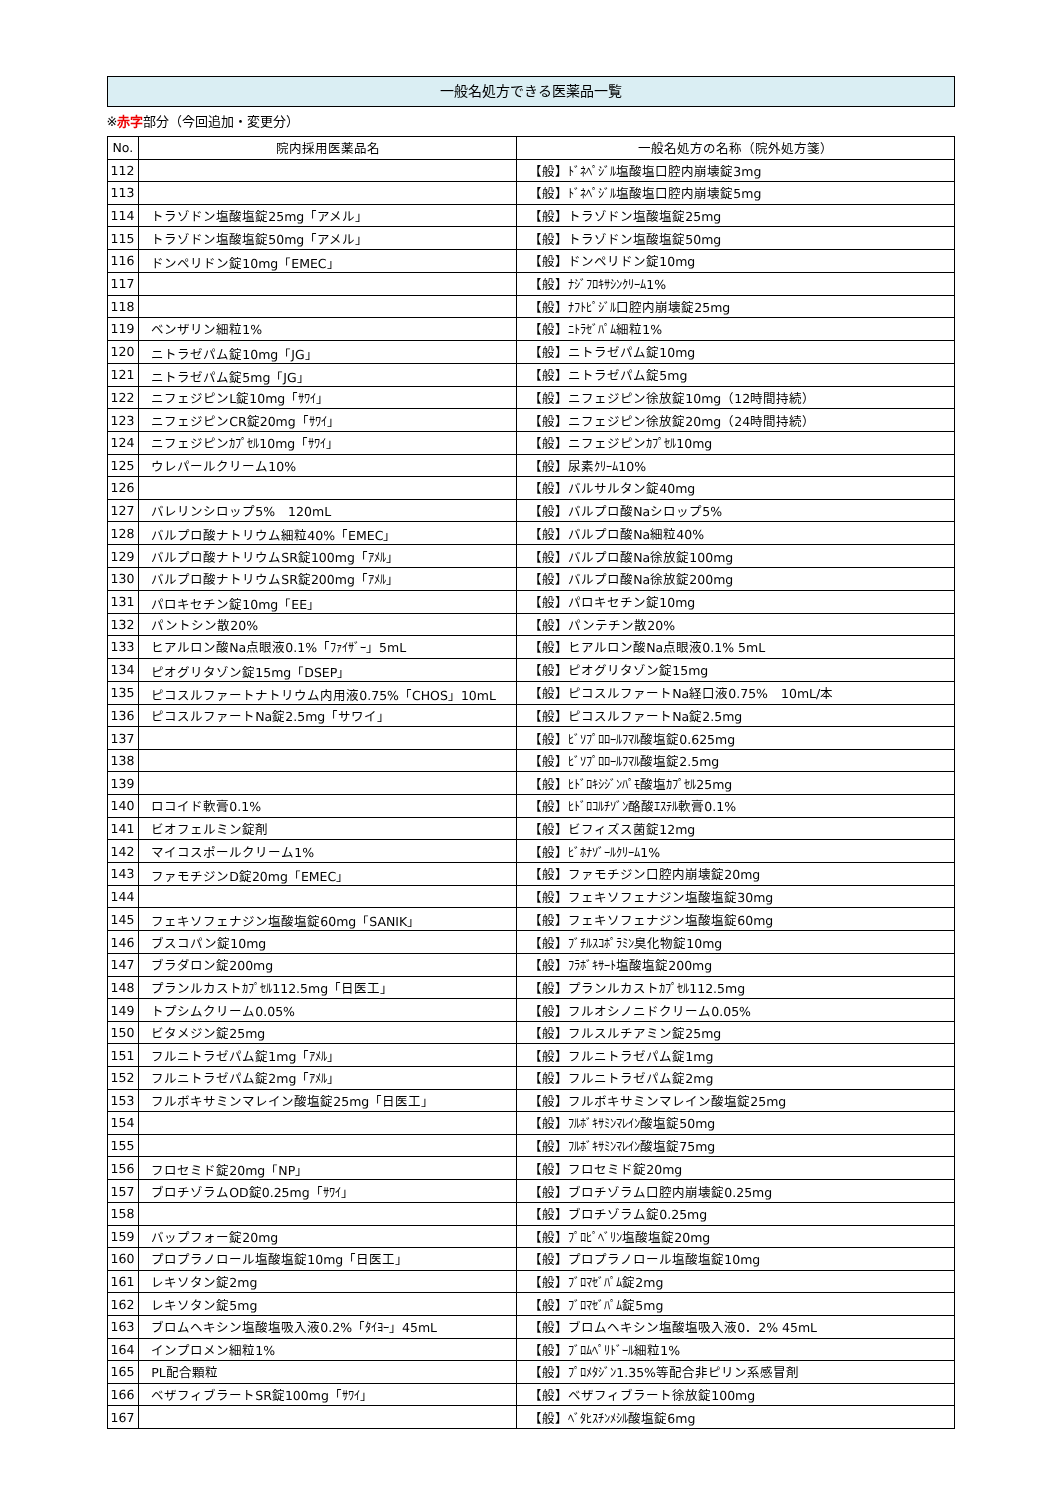一般名処方できる医薬品一覧
※赤字部分（今回追加・変更分）
| No. | 院内採用医薬品名 | 一般名処方の名称（院外処方箋） |
| --- | --- | --- |
| 112 | | 【般】ﾄﾞﾈﾍﾟｼﾞﾙ塩酸塩口腔内崩壊錠3mg |
| 113 | | 【般】ﾄﾞﾈﾍﾟｼﾞﾙ塩酸塩口腔内崩壊錠5mg |
| 114 | トラゾドン塩酸塩錠25mg「アメル」 | 【般】トラゾドン塩酸塩錠25mg |
| 115 | トラゾドン塩酸塩錠50mg「アメル」 | 【般】トラゾドン塩酸塩錠50mg |
| 116 | ドンペリドン錠10mg「EMEC」 | 【般】ドンペリドン錠10mg |
| 117 | | 【般】ﾅｼﾞﾌﾛｷｻｼﾝｸﾘｰﾑ1% |
| 118 | | 【般】ﾅﾌﾄﾋﾟｼﾞﾙ口腔内崩壊錠25mg |
| 119 | ベンザリン細粒1% | 【般】ﾆﾄﾗｾﾞﾊﾟﾑ細粒1% |
| 120 | ニトラゼパム錠10mg「JG」 | 【般】ニトラゼパム錠10mg |
| 121 | ニトラゼパム錠5mg「JG」 | 【般】ニトラゼパム錠5mg |
| 122 | ニフェジピンL錠10mg「ｻﾜｲ」 | 【般】ニフェジピン徐放錠10mg（12時間持続） |
| 123 | ニフェジピンCR錠20mg「ｻﾜｲ」 | 【般】ニフェジピン徐放錠20mg（24時間持続） |
| 124 | ニフェジピンｶﾌﾟｾﾙ10mg「ｻﾜｲ」 | 【般】ニフェジピンｶﾌﾟｾﾙ10mg |
| 125 | ウレパールクリーム10% | 【般】尿素ｸﾘｰﾑ10% |
| 126 | | 【般】バルサルタン錠40mg |
| 127 | バレリンシロップ5% 120mL | 【般】バルプロ酸Naシロップ5% |
| 128 | バルプロ酸ナトリウム細粒40%「EMEC」 | 【般】バルプロ酸Na細粒40% |
| 129 | バルプロ酸ナトリウムSR錠100mg「ｱﾒﾙ」 | 【般】バルプロ酸Na徐放錠100mg |
| 130 | バルプロ酸ナトリウムSR錠200mg「ｱﾒﾙ」 | 【般】バルプロ酸Na徐放錠200mg |
| 131 | パロキセチン錠10mg「EE」 | 【般】パロキセチン錠10mg |
| 132 | パントシン散20% | 【般】パンテチン散20% |
| 133 | ヒアルロン酸Na点眼液0.1%「ﾌｧｲｻﾞｰ」5mL | 【般】ヒアルロン酸Na点眼液0.1% 5mL |
| 134 | ピオグリタゾン錠15mg「DSEP」 | 【般】ピオグリタゾン錠15mg |
| 135 | ピコスルファートナトリウム内用液0.75%「CHOS」10mL | 【般】ピコスルファートNa経口液0.75% 10mL/本 |
| 136 | ピコスルファートNa錠2.5mg「サワイ」 | 【般】ピコスルファートNa錠2.5mg |
| 137 | | 【般】ﾋﾞｿﾌﾟﾛﾛｰﾙﾌﾏﾙ酸塩錠0.625mg |
| 138 | | 【般】ﾋﾞｿﾌﾟﾛﾛｰﾙﾌﾏﾙ酸塩錠2.5mg |
| 139 | | 【般】ﾋﾄﾞﾛｷｼｼﾞﾝﾊﾟﾓ酸塩ｶﾌﾟｾﾙ25mg |
| 140 | ロコイド軟膏0.1% | 【般】ﾋﾄﾞﾛｺﾙﾁｿﾞﾝ酪酸ｴｽﾃﾙ軟膏0.1% |
| 141 | ビオフェルミン錠剤 | 【般】ビフィズス菌錠12mg |
| 142 | マイコスポールクリーム1% | 【般】ﾋﾞﾎﾅｿﾞｰﾙｸﾘｰﾑ1% |
| 143 | ファモチジンD錠20mg「EMEC」 | 【般】ファモチジン口腔内崩壊錠20mg |
| 144 | | 【般】フェキソフェナジン塩酸塩錠30mg |
| 145 | フェキソフェナジン塩酸塩錠60mg「SANIK」 | 【般】フェキソフェナジン塩酸塩錠60mg |
| 146 | ブスコパン錠10mg | 【般】ﾌﾞﾁﾙｽｺﾎﾟﾗﾐﾝ臭化物錠10mg |
| 147 | ブラダロン錠200mg | 【般】ﾌﾗﾎﾞｷｻｰﾄ塩酸塩錠200mg |
| 148 | プランルカストｶﾌﾟｾﾙ112.5mg「日医工」 | 【般】プランルカストｶﾌﾟｾﾙ112.5mg |
| 149 | トプシムクリーム0.05% | 【般】フルオシノニドクリーム0.05% |
| 150 | ビタメジン錠25mg | 【般】フルスルチアミン錠25mg |
| 151 | フルニトラゼパム錠1mg「ｱﾒﾙ」 | 【般】フルニトラゼパム錠1mg |
| 152 | フルニトラゼパム錠2mg「ｱﾒﾙ」 | 【般】フルニトラゼパム錠2mg |
| 153 | フルボキサミンマレイン酸塩錠25mg「日医工」 | 【般】フルボキサミンマレイン酸塩錠25mg |
| 154 | | 【般】ﾌﾙﾎﾞｷｻﾐﾝﾏﾚｲﾝ酸塩錠50mg |
| 155 | | 【般】ﾌﾙﾎﾞｷｻﾐﾝﾏﾚｲﾝ酸塩錠75mg |
| 156 | フロセミド錠20mg「NP」 | 【般】フロセミド錠20mg |
| 157 | ブロチゾラムOD錠0.25mg「ｻﾜｲ」 | 【般】ブロチゾラム口腔内崩壊錠0.25mg |
| 158 | | 【般】ブロチゾラム錠0.25mg |
| 159 | バップフォー錠20mg | 【般】ﾌﾟﾛﾋﾟﾍﾞﾘﾝ塩酸塩錠20mg |
| 160 | プロプラノロール塩酸塩錠10mg「日医工」 | 【般】プロプラノロール塩酸塩錠10mg |
| 161 | レキソタン錠2mg | 【般】ﾌﾞﾛﾏｾﾞﾊﾟﾑ錠2mg |
| 162 | レキソタン錠5mg | 【般】ﾌﾞﾛﾏｾﾞﾊﾟﾑ錠5mg |
| 163 | ブロムヘキシン塩酸塩吸入液0.2%「ﾀｲﾖｰ」45mL | 【般】ブロムヘキシン塩酸塩吸入液0．2% 45mL |
| 164 | インプロメン細粒1% | 【般】ﾌﾞﾛﾑﾍﾟﾘﾄﾞｰﾙ細粒1% |
| 165 | PL配合顆粒 | 【般】ﾌﾟﾛﾒﾀｼﾞﾝ1.35%等配合非ピリン系感冒剤 |
| 166 | ベザフィブラートSR錠100mg「ｻﾜｲ」 | 【般】ベザフィブラート徐放錠100mg |
| 167 | | 【般】ﾍﾞﾀﾋｽﾁﾝﾒｼﾙ酸塩錠6mg |